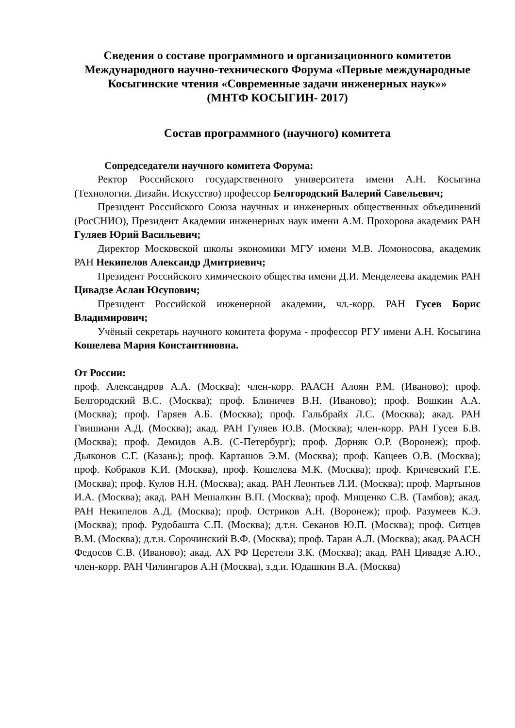Сведения о составе программного и организационного комитетов Международного научно-технического Форума «Первые международные Косыгинские чтения «Современные задачи инженерных наук»»
(МНТФ КОСЫГИН- 2017)
Состав программного (научного) комитета
Сопредседатели научного комитета Форума:
Ректор Российского государственного университета имени А.Н. Косыгина (Технологии. Дизайн. Искусство) профессор Белгородский Валерий Савельевич;
Президент Российского Союза научных и инженерных общественных объединений (РосСНИО), Президент Академии инженерных наук имени А.М. Прохорова академик РАН Гуляев Юрий Васильевич;
Директор Московской школы экономики МГУ имени М.В. Ломоносова, академик РАН Некипелов Александр Дмитриевич;
Президент Российского химического общества имени Д.И. Менделеева академик РАН Цивадзе Аслан Юсупович;
Президент Российской инженерной академии, чл.-корр. РАН Гусев Борис Владимирович;
Учёный секретарь научного комитета форума - профессор РГУ имени А.Н. Косыгина Кошелева Мария Константиновна.
От России:
проф. Александров А.А. (Москва); член-корр. РААСН Алоян Р.М. (Иваново); проф. Белгородский В.С. (Москва); проф. Блиничев В.Н. (Иваново); проф. Вошкин А.А. (Москва); проф. Гаряев А.Б. (Москва); проф. Гальбрайх Л.С. (Москва); акад. РАН Гвишиани А.Д. (Москва); акад. РАН Гуляев Ю.В. (Москва); член-корр. РАН Гусев Б.В. (Москва); проф. Демидов А.В. (С-Петербург); проф. Дорняк О.Р. (Воронеж); проф. Дьяконов С.Г. (Казань); проф. Карташов Э.М. (Москва); проф. Кащеев О.В. (Москва); проф. Кобраков К.И. (Москва), проф. Кошелева М.К. (Москва); проф. Кричевский Г.Е. (Москва); проф. Кулов Н.Н. (Москва); акад. РАН Леонтьев Л.И. (Москва); проф. Мартынов И.А. (Москва); акад. РАН Мешалкин В.П. (Москва); проф. Мищенко С.В. (Тамбов); акад. РАН Некипелов А.Д. (Москва); проф. Остриков А.Н. (Воронеж); проф. Разумеев К.Э. (Москва); проф. Рудобашта С.П. (Москва); д.т.н. Секанов Ю.П. (Москва); проф. Ситцев В.М. (Москва); д.т.н. Сорочинский В.Ф. (Москва); проф. Таран А.Л. (Москва); акад. РААСН Федосов С.В. (Иваново); акад. АХ РФ Церетели З.К. (Москва); акад. РАН Цивадзе А.Ю., член-корр. РАН Чилингаров А.Н (Москва), з.д.и. Юдашкин В.А. (Москва)